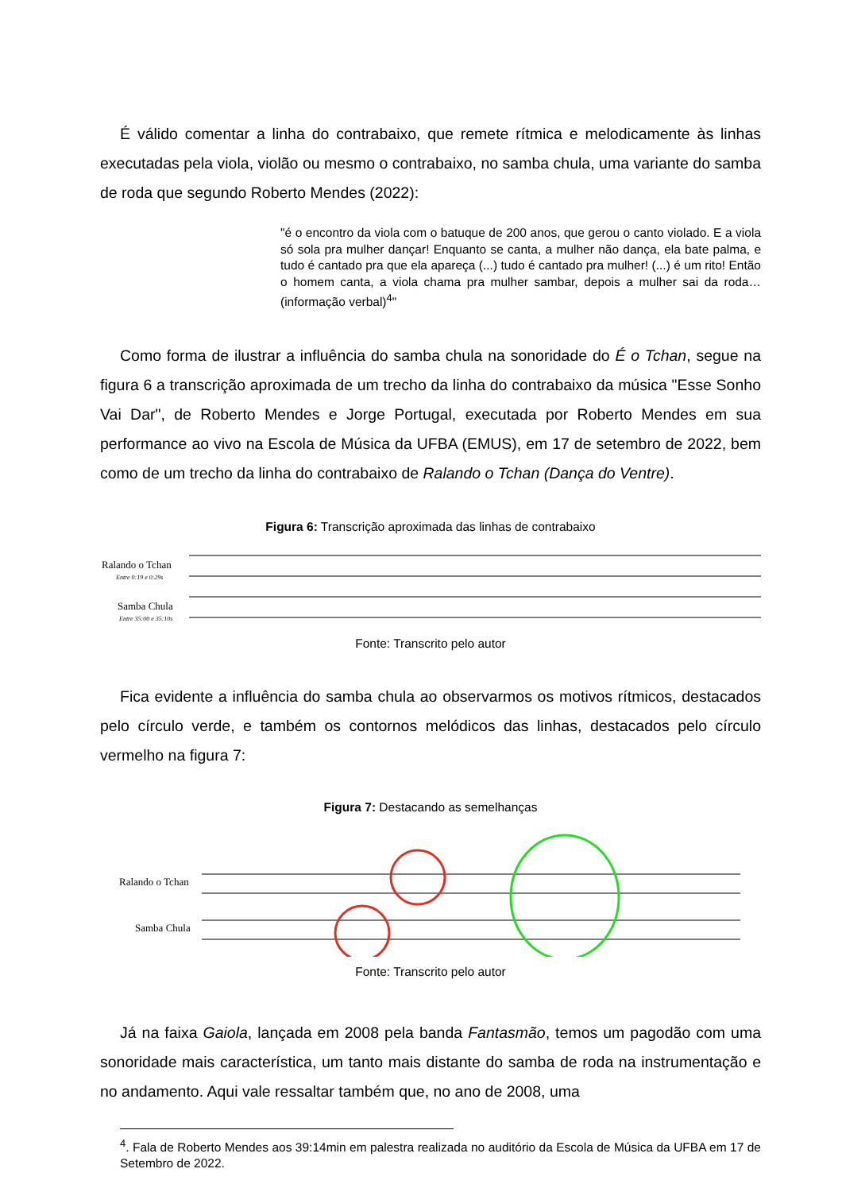É válido comentar a linha do contrabaixo, que remete rítmica e melodicamente às linhas executadas pela viola, violão ou mesmo o contrabaixo, no samba chula, uma variante do samba de roda que segundo Roberto Mendes (2022):
"é o encontro da viola com o batuque de 200 anos, que gerou o canto violado. E a viola só sola pra mulher dançar! Enquanto se canta, a mulher não dança, ela bate palma, e tudo é cantado pra que ela apareça (...) tudo é cantado pra mulher! (...) é um rito! Então o homem canta, a viola chama pra mulher sambar, depois a mulher sai da roda… (informação verbal)<sup>4</sup>"
Como forma de ilustrar a influência do samba chula na sonoridade do É o Tchan, segue na figura 6 a transcrição aproximada de um trecho da linha do contrabaixo da música "Esse Sonho Vai Dar", de Roberto Mendes e Jorge Portugal, executada por Roberto Mendes em sua performance ao vivo na Escola de Música da UFBA (EMUS), em 17 de setembro de 2022, bem como de um trecho da linha do contrabaixo de Ralando o Tchan (Dança do Ventre).
Figura 6: Transcrição aproximada das linhas de contrabaixo
Ralando o Tchan
Entre 0:19 e 0:29s
Samba Chula
Entre 35:00 e 35:10s
Fonte: Transcrito pelo autor
Fica evidente a influência do samba chula ao observarmos os motivos rítmicos, destacados pelo círculo verde, e também os contornos melódicos das linhas, destacados pelo círculo vermelho na figura 7:
Figura 7: Destacando as semelhanças
Ralando o Tchan
Samba Chula
Fonte: Transcrito pelo autor
Já na faixa Gaiola, lançada em 2008 pela banda Fantasmão, temos um pagodão com uma sonoridade mais característica, um tanto mais distante do samba de roda na instrumentação e no andamento. Aqui vale ressaltar também que, no ano de 2008, uma
<sup>4</sup>. Fala de Roberto Mendes aos 39:14min em palestra realizada no auditório da Escola de Música da UFBA em 17 de Setembro de 2022.